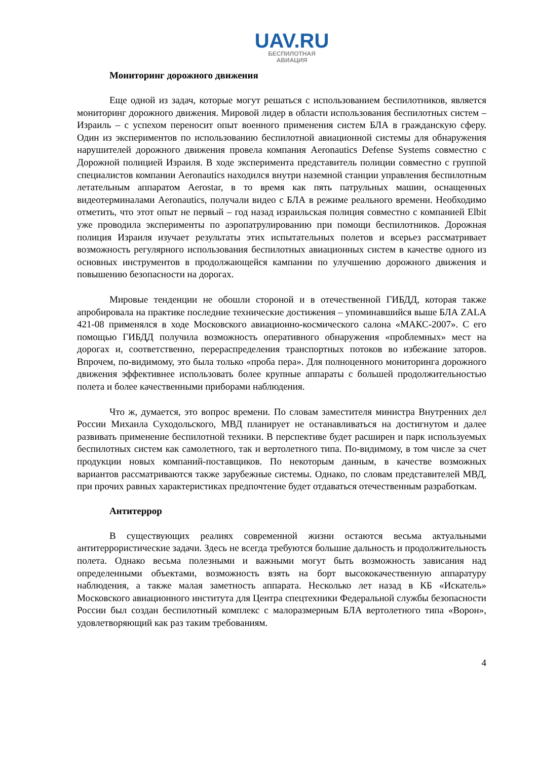UAV.RU
БЕСПИЛОТНАЯ
АВИАЦИЯ
Мониторинг дорожного движения
Еще одной из задач, которые могут решаться с использованием беспилотников, является мониторинг дорожного движения. Мировой лидер в области использования беспилотных систем – Израиль – с успехом переносит опыт военного применения систем БЛА в гражданскую сферу. Один из экспериментов по использованию беспилотной авиационной системы для обнаружения нарушителей дорожного движения провела компания Aeronautics Defense Systems совместно с Дорожной полицией Израиля. В ходе эксперимента представитель полиции совместно с группой специалистов компании Aeronautics находился внутри наземной станции управления беспилотным летательным аппаратом Aerostar, в то время как пять патрульных машин, оснащенных видеотерминалами Aeronautics, получали видео с БЛА в режиме реального времени. Необходимо отметить, что этот опыт не первый – год назад израильская полиция совместно с компанией Elbit уже проводила эксперименты по аэропатрулированию при помощи беспилотников. Дорожная полиция Израиля изучает результаты этих испытательных полетов и всерьез рассматривает возможность регулярного использования беспилотных авиационных систем в качестве одного из основных инструментов в продолжающейся кампании по улучшению дорожного движения и повышению безопасности на дорогах.
Мировые тенденции не обошли стороной и в отечественной ГИБДД, которая также апробировала на практике последние технические достижения – упоминавшийся выше БЛА ZALA 421-08 применялся в ходе Московского авиационно-космического салона «МАКС-2007». С его помощью ГИБДД получила возможность оперативного обнаружения «проблемных» мест на дорогах и, соответственно, перераспределения транспортных потоков во избежание заторов. Впрочем, по-видимому, это была только «проба пера». Для полноценного мониторинга дорожного движения эффективнее использовать более крупные аппараты с большей продолжительностью полета и более качественными приборами наблюдения.
Что ж, думается, это вопрос времени. По словам заместителя министра Внутренних дел России Михаила Суходольского, МВД планирует не останавливаться на достигнутом и далее развивать применение беспилотной техники. В перспективе будет расширен и парк используемых беспилотных систем как самолетного, так и вертолетного типа. По-видимому, в том числе за счет продукции новых компаний-поставщиков. По некоторым данным, в качестве возможных вариантов рассматриваются также зарубежные системы. Однако, по словам представителей МВД, при прочих равных характеристиках предпочтение будет отдаваться отечественным разработкам.
Антитеррор
В существующих реалиях современной жизни остаются весьма актуальными антитеррористические задачи. Здесь не всегда требуются большие дальность и продолжительность полета. Однако весьма полезными и важными могут быть возможность зависания над определенными объектами, возможность взять на борт высококачественную аппаратуру наблюдения, а также малая заметность аппарата. Несколько лет назад в КБ «Искатель» Московского авиационного института для Центра спецтехники Федеральной службы безопасности России был создан беспилотный комплекс с малоразмерным БЛА вертолетного типа «Ворон», удовлетворяющий как раз таким требованиям.
4